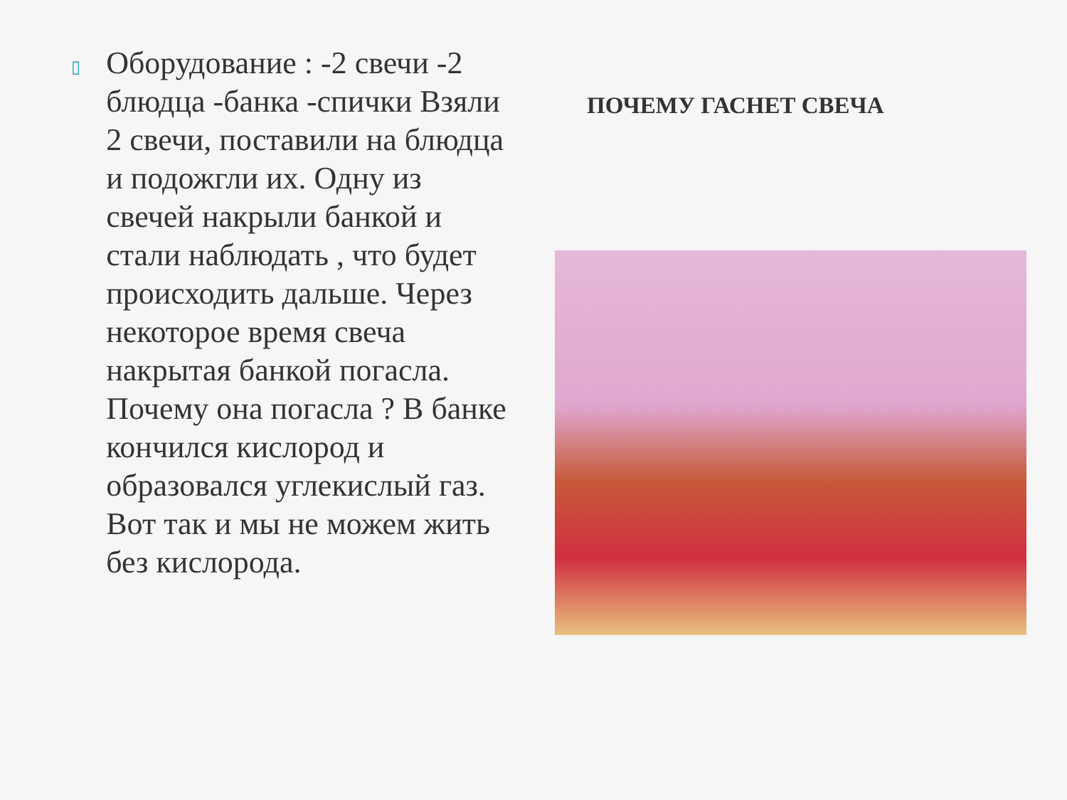▯
Оборудование : -2 свечи -2 блюдца -банка -спички Взяли 2 свечи, поставили на блюдца и подожгли их. Одну из свечей накрыли банкой и стали наблюдать , что будет происходить дальше. Через некоторое время свеча накрытая банкой погасла. Почему она погасла ? В банке кончился кислород и образовался углекислый газ. Вот так и мы не можем жить без кислорода.
ПОЧЕМУ ГАСНЕТ СВЕЧА